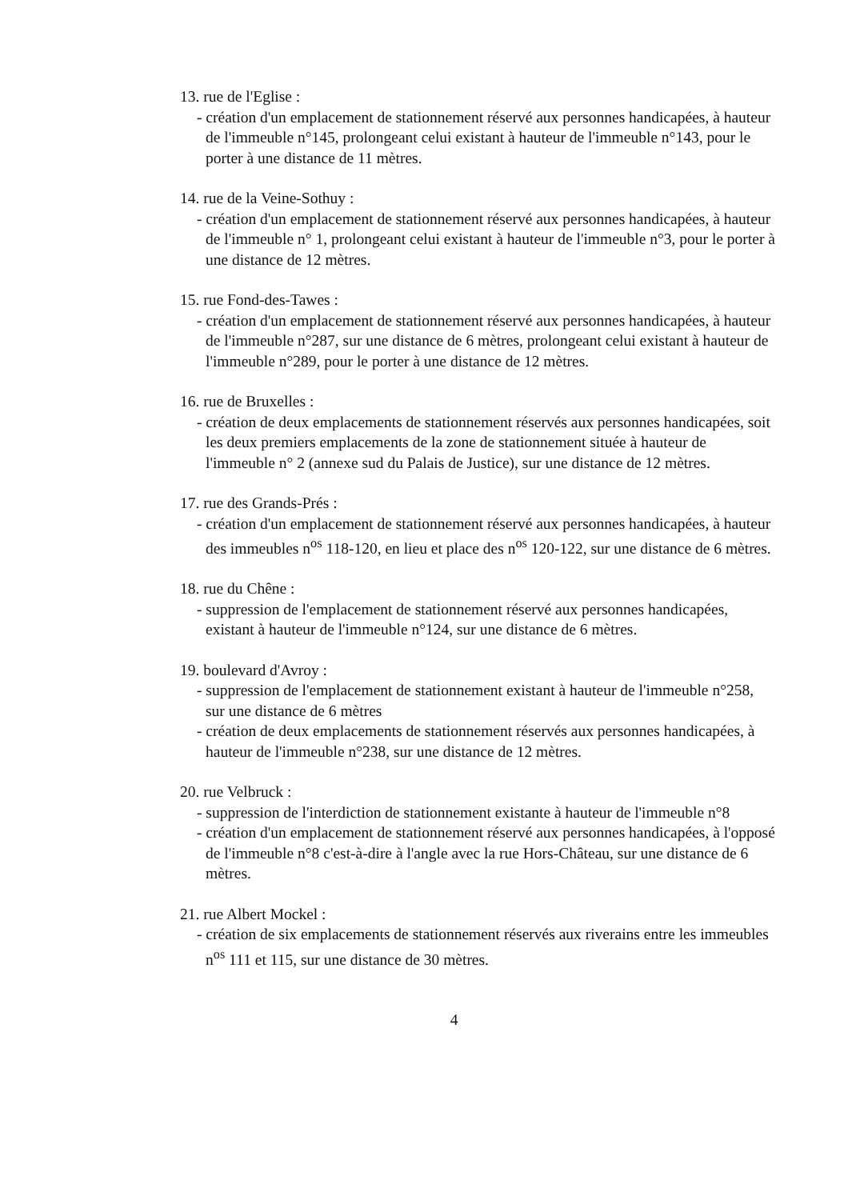13. rue de l'Eglise :
- création d'un emplacement de stationnement réservé aux personnes handicapées, à hauteur de l'immeuble n°145, prolongeant celui existant à hauteur de l'immeuble n°143, pour le porter à une distance de 11 mètres.
14. rue de la Veine-Sothuy :
- création d'un emplacement de stationnement réservé aux personnes handicapées, à hauteur de l'immeuble n° 1, prolongeant celui existant à hauteur de l'immeuble n°3, pour le porter à une distance de 12 mètres.
15. rue Fond-des-Tawes :
- création d'un emplacement de stationnement réservé aux personnes handicapées, à hauteur de l'immeuble n°287, sur une distance de 6 mètres, prolongeant celui existant à hauteur de l'immeuble n°289, pour le porter à une distance de 12 mètres.
16. rue de Bruxelles :
- création de deux emplacements de stationnement réservés aux personnes handicapées, soit les deux premiers emplacements de la zone de stationnement située à hauteur de l'immeuble n° 2 (annexe sud du Palais de Justice), sur une distance de 12 mètres.
17. rue des Grands-Prés :
- création d'un emplacement de stationnement réservé aux personnes handicapées, à hauteur des immeubles n<sup>os</sup> 118-120, en lieu et place des n<sup>os</sup> 120-122, sur une distance de 6 mètres.
18. rue du Chêne :
- suppression de l'emplacement de stationnement réservé aux personnes handicapées, existant à hauteur de l'immeuble n°124, sur une distance de 6 mètres.
19. boulevard d'Avroy :
- suppression de l'emplacement de stationnement existant à hauteur de l'immeuble n°258, sur une distance de 6 mètres
- création de deux emplacements de stationnement réservés aux personnes handicapées, à hauteur de l'immeuble n°238, sur une distance de 12 mètres.
20. rue Velbruck :
- suppression de l'interdiction de stationnement existante à hauteur de l'immeuble n°8
- création d'un emplacement de stationnement réservé aux personnes handicapées, à l'opposé de l'immeuble n°8 c'est-à-dire à l'angle avec la rue Hors-Château, sur une distance de 6 mètres.
21. rue Albert Mockel :
- création de six emplacements de stationnement réservés aux riverains entre les immeubles n<sup>os</sup> 111 et 115, sur une distance de 30 mètres.
4